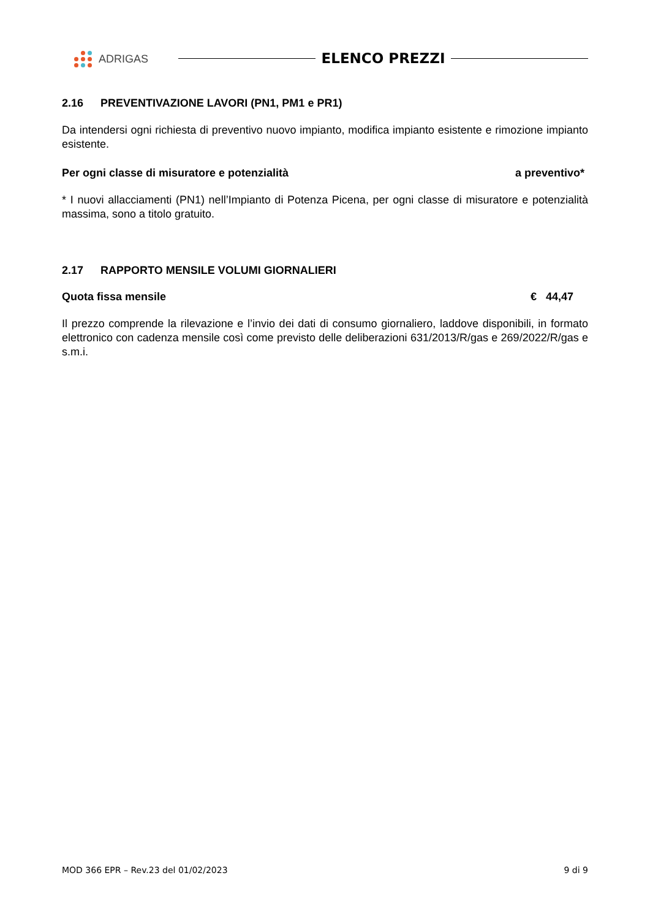ADRIGAS
ELENCO PREZZI
2.16 PREVENTIVAZIONE LAVORI (PN1, PM1 e PR1)
Da intendersi ogni richiesta di preventivo nuovo impianto, modifica impianto esistente e rimozione impianto esistente.
Per ogni classe di misuratore e potenzialità a preventivo*
* I nuovi allacciamenti (PN1) nell’Impianto di Potenza Picena, per ogni classe di misuratore e potenzialità massima, sono a titolo gratuito.
2.17 RAPPORTO MENSILE VOLUMI GIORNALIERI
Quota fissa mensile € 44,47
Il prezzo comprende la rilevazione e l’invio dei dati di consumo giornaliero, laddove disponibili, in formato elettronico con cadenza mensile così come previsto delle deliberazioni 631/2013/R/gas e 269/2022/R/gas e s.m.i.
MOD 366 EPR – Rev.23 del 01/02/2023 9 di 9